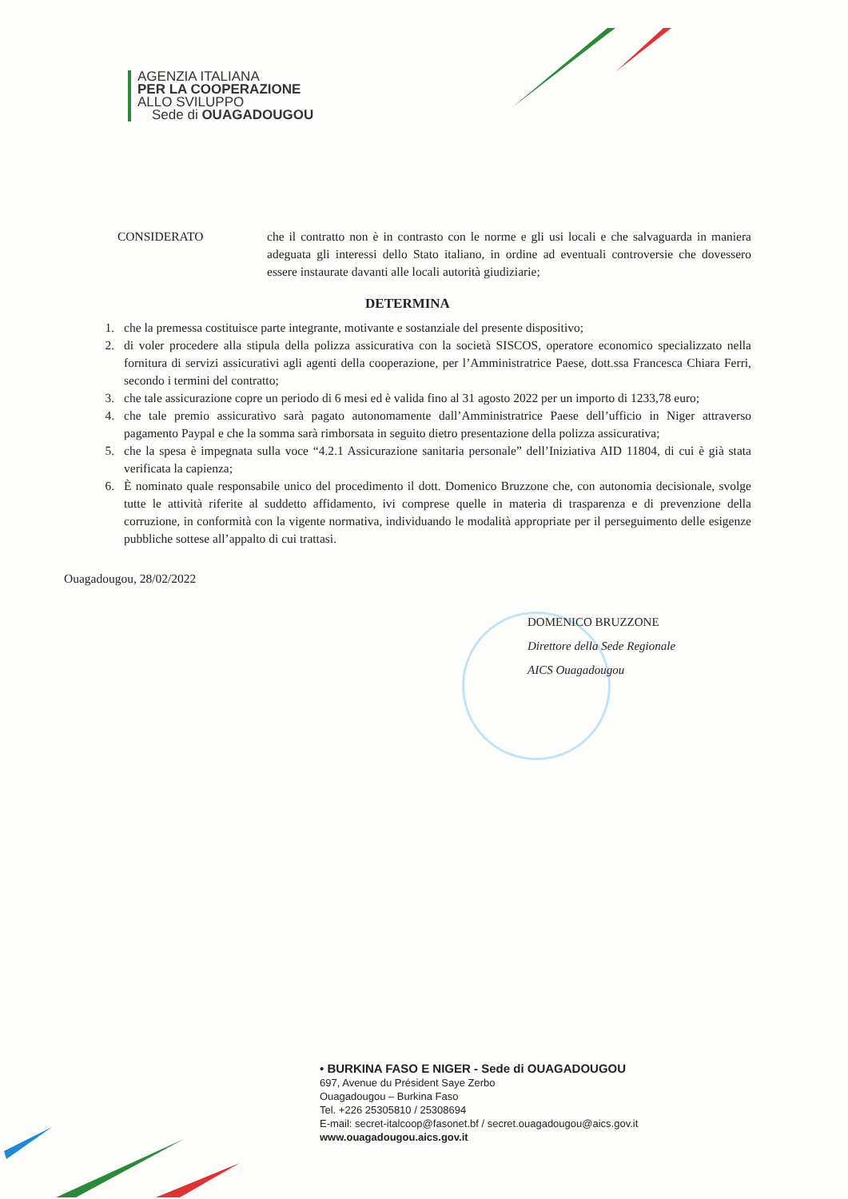AGENZIA ITALIANA
PER LA COOPERAZIONE
ALLO SVILUPPO
Sede di OUAGADOUGOU
CONSIDERATO che il contratto non è in contrasto con le norme e gli usi locali e che salvaguarda in maniera adeguata gli interessi dello Stato italiano, in ordine ad eventuali controversie che dovessero essere instaurate davanti alle locali autorità giudiziarie;
DETERMINA
1. che la premessa costituisce parte integrante, motivante e sostanziale del presente dispositivo;
2. di voler procedere alla stipula della polizza assicurativa con la società SISCOS, operatore economico specializzato nella fornitura di servizi assicurativi agli agenti della cooperazione, per l’Amministratrice Paese, dott.ssa Francesca Chiara Ferri, secondo i termini del contratto;
3. che tale assicurazione copre un periodo di 6 mesi ed è valida fino al 31 agosto 2022 per un importo di 1233,78 euro;
4. che tale premio assicurativo sarà pagato autonomamente dall’Amministratrice Paese dell’ufficio in Niger attraverso pagamento Paypal e che la somma sarà rimborsata in seguito dietro presentazione della polizza assicurativa;
5. che la spesa è impegnata sulla voce “4.2.1 Assicurazione sanitaria personale” dell’Iniziativa AID 11804, di cui è già stata verificata la capienza;
6. È nominato quale responsabile unico del procedimento il dott. Domenico Bruzzone che, con autonomia decisionale, svolge tutte le attività riferite al suddetto affidamento, ivi comprese quelle in materia di trasparenza e di prevenzione della corruzione, in conformità con la vigente normativa, individuando le modalità appropriate per il perseguimento delle esigenze pubbliche sottese all’appalto di cui trattasi.
Ouagadougou, 28/02/2022
DOMENICO BRUZZONE
Direttore della Sede Regionale
AICS Ouagadougou
• BURKINA FASO E NIGER - Sede di OUAGADOUGOU
697, Avenue du Président Saye Zerbo
Ouagadougou – Burkina Faso
Tel. +226 25305810 / 25308694
E-mail: secret-italcoop@fasonet.bf / secret.ouagadougou@aics.gov.it
www.ouagadougou.aics.gov.it